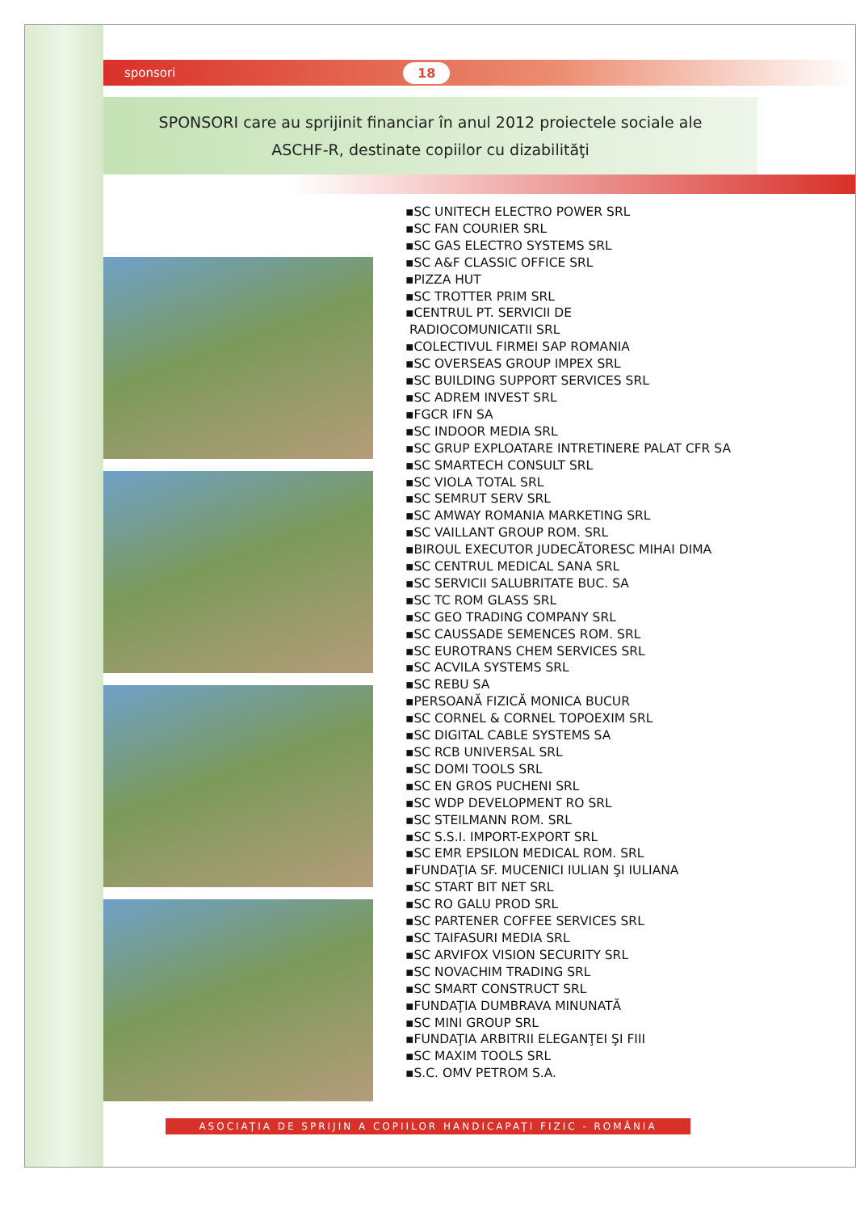sponsori 18
SPONSORI care au sprijinit financiar în anul 2012 proiectele sociale ale
ASCHF-R, destinate copiilor cu dizabilităţi
▪SC UNITECH ELECTRO POWER SRL
▪SC FAN COURIER SRL
▪SC GAS ELECTRO SYSTEMS SRL
▪SC A&F CLASSIC OFFICE SRL
▪PIZZA HUT
▪SC TROTTER PRIM SRL
▪CENTRUL PT. SERVICII DE
RADIOCOMUNICATII SRL
▪COLECTIVUL FIRMEI SAP ROMANIA
▪SC OVERSEAS GROUP IMPEX SRL
▪SC BUILDING SUPPORT SERVICES SRL
▪SC ADREM INVEST SRL
▪FGCR IFN SA
▪SC INDOOR MEDIA SRL
▪SC GRUP EXPLOATARE INTRETINERE PALAT CFR SA
▪SC SMARTECH CONSULT SRL
▪SC VIOLA TOTAL SRL
▪SC SEMRUT SERV SRL
▪SC AMWAY ROMANIA MARKETING SRL
▪SC VAILLANT GROUP ROM. SRL
▪BIROUL EXECUTOR JUDECĂTORESC MIHAI DIMA
▪SC CENTRUL MEDICAL SANA SRL
▪SC SERVICII SALUBRITATE BUC. SA
▪SC TC ROM GLASS SRL
▪SC GEO TRADING COMPANY SRL
▪SC CAUSSADE SEMENCES ROM. SRL
▪SC EUROTRANS CHEM SERVICES SRL
▪SC ACVILA SYSTEMS SRL
▪SC REBU SA
▪PERSOANĂ FIZICĂ MONICA BUCUR
▪SC CORNEL & CORNEL TOPOEXIM SRL
▪SC DIGITAL CABLE SYSTEMS SA
▪SC RCB UNIVERSAL SRL
▪SC DOMI TOOLS SRL
▪SC EN GROS PUCHENI SRL
▪SC WDP DEVELOPMENT RO SRL
▪SC STEILMANN ROM. SRL
▪SC S.S.I. IMPORT-EXPORT SRL
▪SC EMR EPSILON MEDICAL ROM. SRL
▪FUNDAŢIA SF. MUCENICI IULIAN ŞI IULIANA
▪SC START BIT NET SRL
▪SC RO GALU PROD SRL
▪SC PARTENER COFFEE SERVICES SRL
▪SC TAIFASURI MEDIA SRL
▪SC ARVIFOX VISION SECURITY SRL
▪SC NOVACHIM TRADING SRL
▪SC SMART CONSTRUCT SRL
▪FUNDAŢIA DUMBRAVA MINUNATĂ
▪SC MINI GROUP SRL
▪FUNDAŢIA ARBITRII ELEGANŢEI ŞI FIII
▪SC MAXIM TOOLS SRL
▪S.C. OMV PETROM S.A.
ASOCIAŢIA DE SPRIJIN A COPIILOR HANDICAPAŢI FIZIC - ROMÂNIA